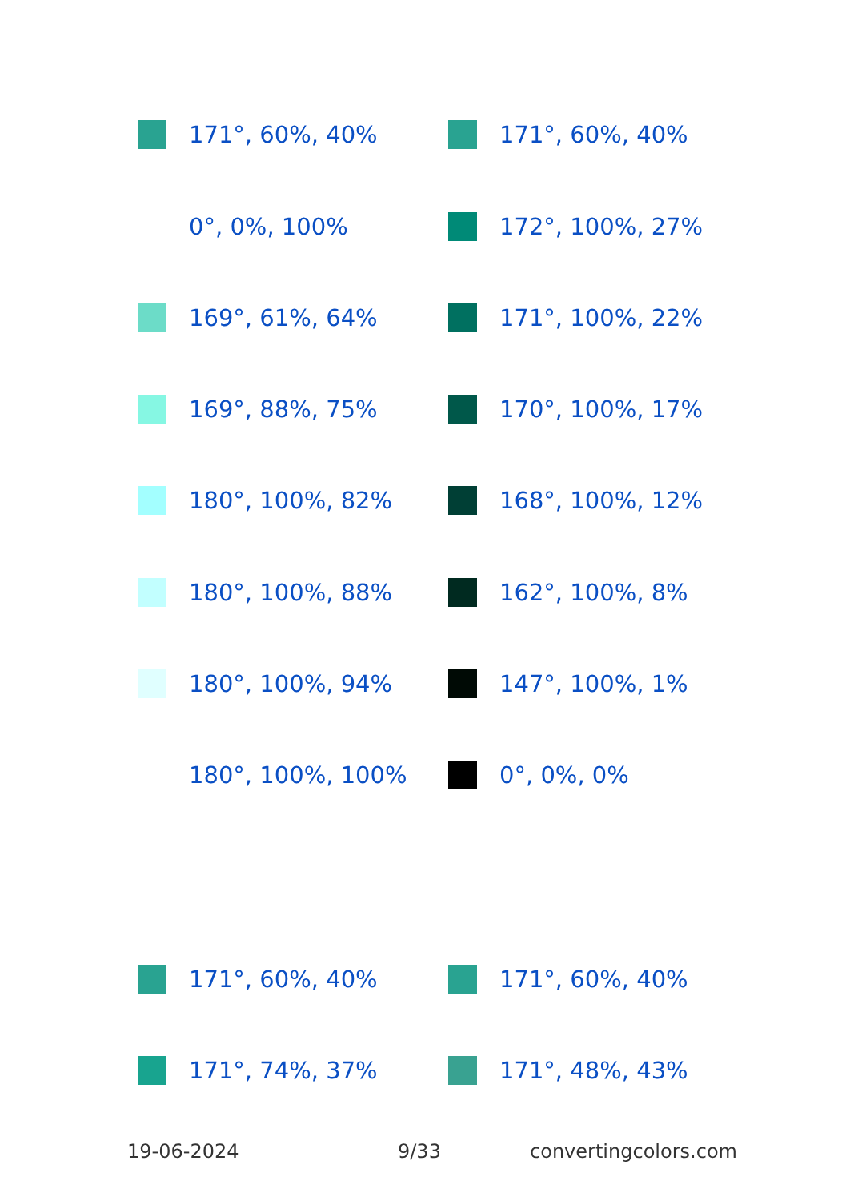171°, 60%, 40% 171°, 60%, 40%
0°, 0%, 100% 172°, 100%, 27%
169°, 61%, 64% 171°, 100%, 22%
169°, 88%, 75% 170°, 100%, 17%
180°, 100%, 82% 168°, 100%, 12%
180°, 100%, 88% 162°, 100%, 8%
180°, 100%, 94% 147°, 100%, 1%
180°, 100%, 100% 0°, 0%, 0%
171°, 60%, 40% 171°, 60%, 40%
171°, 74%, 37% 171°, 48%, 43%
19-06-2024 9/33 convertingcolors.com